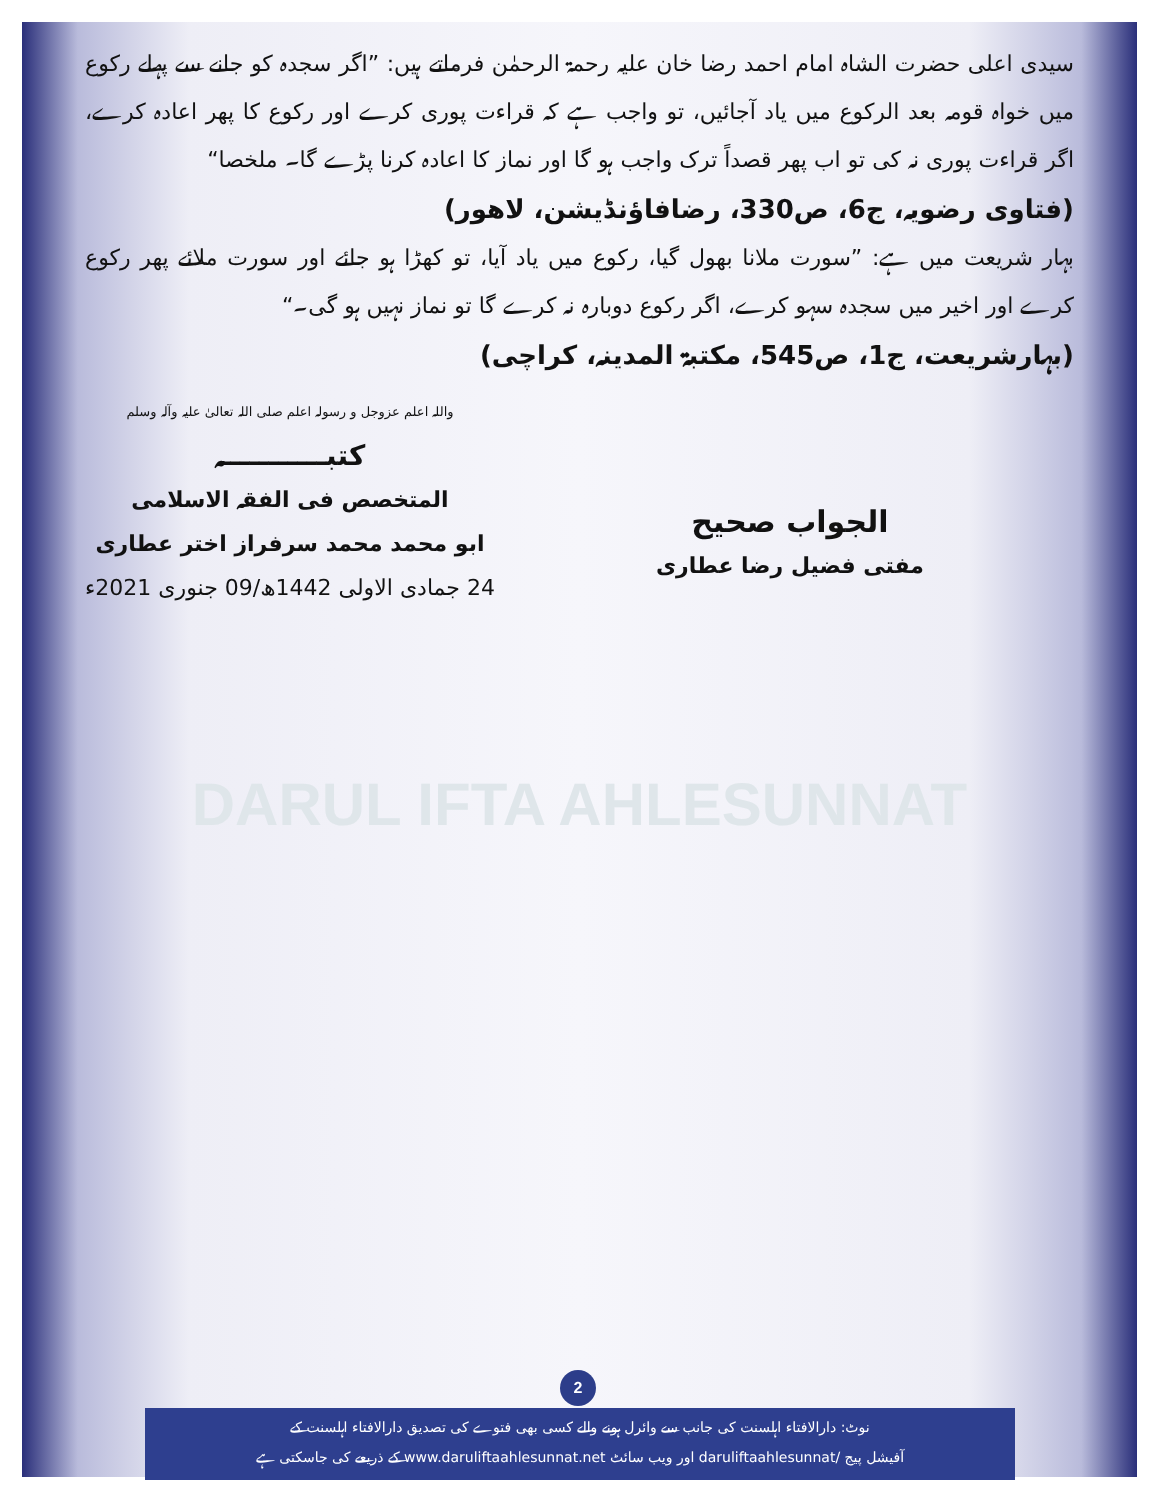سیدی اعلی حضرت الشاہ امام احمد رضا خان علیہ رحمۃ الرحمٰن فرماتے ہیں: ”اگر سجدہ کو جانے سے پہلے رکوع میں خواہ قومہ بعد الرکوع میں یاد آجائیں، تو واجب ہے کہ قراءت پوری کرے اور رکوع کا پھر اعادہ کرے، اگر قراءت پوری نہ کی تو اب پھر قصداً ترک واجب ہو گا اور نماز کا اعادہ کرنا پڑے گا۔ ملخصا“
(فتاوی رضویہ، ج6، ص330، رضافاؤنڈیشن، لاهور)
بہار شریعت میں ہے: ”سورت ملانا بھول گیا، رکوع میں یاد آیا، تو کھڑا ہو جائے اور سورت ملائے پھر رکوع کرے اور اخیر میں سجدہ سہو کرے، اگر رکوع دوبارہ نہ کرے گا تو نماز نہیں ہو گی۔“
(بہارشریعت، ج1، ص545، مکتبۃ المدینہ، کراچی)
الجواب صحیح
مفتی فضیل رضا عطاری
واللہ اعلم عزوجل و رسولہ اعلم صلی اللہ تعالیٰ علیہ وآلہ وسلم
کتبـــــــــــہ
المتخصص فی الفقہ الاسلامی
ابو محمد محمد سرفراز اختر عطاری
24 جمادی الاولی 1442ھ/09 جنوری 2021ء
DARUL IFTA AHLESUNNAT
2
نوٹ: دارالافتاء اہلسنت کی جانب سے وائرل ہونے والے کسی بھی فتوے کی تصدیق دارالافتاء اہلسنت کے
آفیشل پیج /daruliftaahlesunnat اور ویب سائٹ www.daruliftaahlesunnat.net کے ذریعے کی جاسکتی ہے